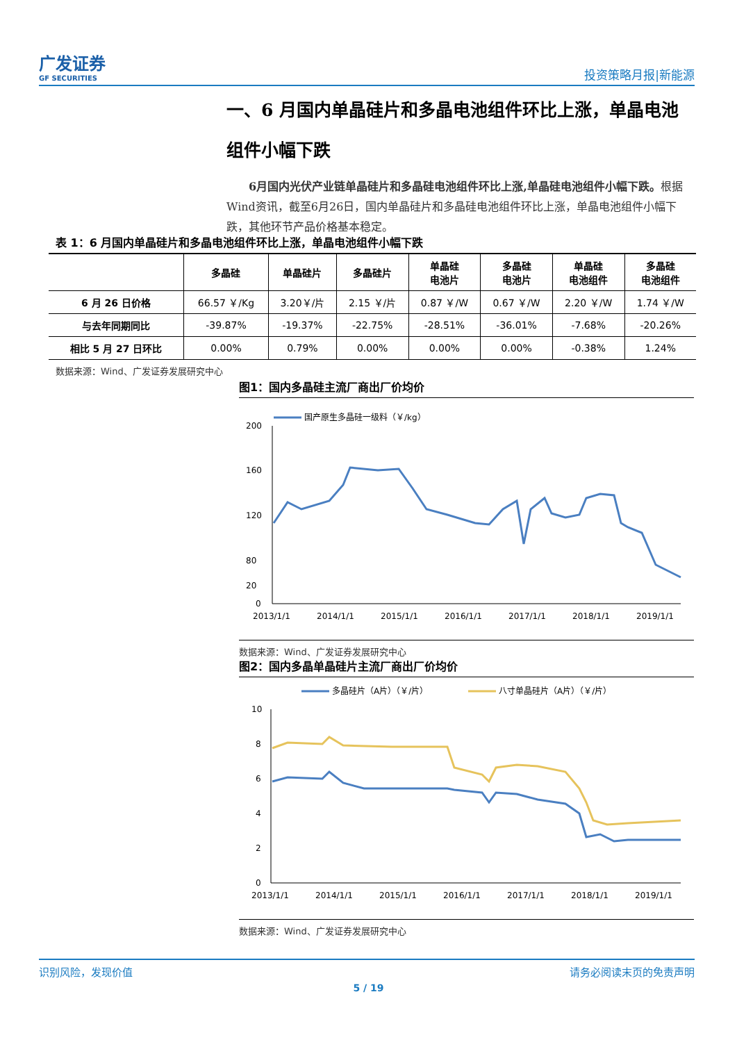广发证券
GF SECURITIES
投资策略月报|新能源
一、6 月国内单晶硅片和多晶电池组件环比上涨，单晶电池组件小幅下跌
6月国内光伏产业链单晶硅片和多晶硅电池组件环比上涨,单晶硅电池组件小幅下跌。根据Wind资讯，截至6月26日，国内单晶硅片和多晶硅电池组件环比上涨，单晶电池组件小幅下跌，其他环节产品价格基本稳定。
表 1：6 月国内单晶硅片和多晶电池组件环比上涨，单晶电池组件小幅下跌
| | 多晶硅 | 单晶硅片 | 多晶硅片 | 单晶硅 电池片 | 多晶硅 电池片 | 单晶硅 电池组件 | 多晶硅 电池组件 |
| --- | --- | --- | --- | --- | --- | --- | --- |
| 6 月 26 日价格 | 66.57 ￥/Kg | 3.20￥/片 | 2.15 ￥/片 | 0.87 ￥/W | 0.67 ￥/W | 2.20 ￥/W | 1.74 ￥/W |
| 与去年同期同比 | -39.87% | -19.37% | -22.75% | -28.51% | -36.01% | -7.68% | -20.26% |
| 相比 5 月 27 日环比 | 0.00% | 0.79% | 0.00% | 0.00% | 0.00% | -0.38% | 1.24% |
数据来源：Wind、广发证券发展研究中心
图1：国内多晶硅主流厂商出厂价均价
国产原生多晶硅一级料（￥/kg）
200
160
120
80
20
0
2013/1/1
2014/1/1
2015/1/1
2016/1/1
2017/1/1
2018/1/1
2019/1/1
数据来源：Wind、广发证券发展研究中心
图2：国内多晶单晶硅片主流厂商出厂价均价
多晶硅片（A片）（￥/片）
八寸单晶硅片（A片）（￥/片）
10
8
6
4
2
0
2013/1/1
2014/1/1
2015/1/1
2016/1/1
2017/1/1
2018/1/1
2019/1/1
数据来源：Wind、广发证券发展研究中心
识别风险，发现价值 请务必阅读末页的免责声明
5 / 19